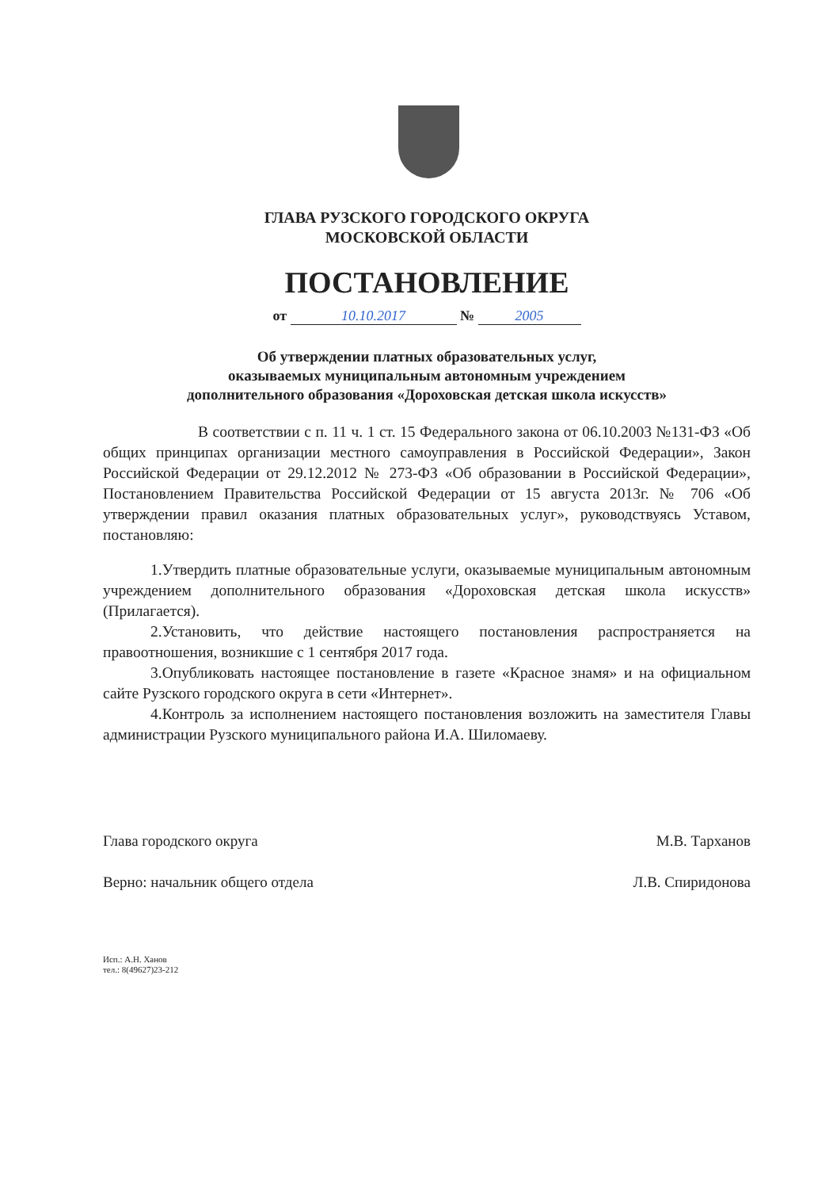ГЛАВА РУЗСКОГО ГОРОДСКОГО ОКРУГА
МОСКОВСКОЙ ОБЛАСТИ
ПОСТАНОВЛЕНИЕ
от 10.10.2017 № 2005
Об утверждении платных образовательных услуг,
оказываемых муниципальным автономным учреждением
дополнительного образования «Дороховская детская школа искусств»
В соответствии с п. 11 ч. 1 ст. 15 Федерального закона от 06.10.2003 №131-ФЗ «Об общих принципах организации местного самоуправления в Российской Федерации», Закон Российской Федерации от 29.12.2012 № 273-ФЗ «Об образовании в Российской Федерации», Постановлением Правительства Российской Федерации от 15 августа 2013г. № 706 «Об утверждении правил оказания платных образовательных услуг», руководствуясь Уставом, постановляю:
1.Утвердить платные образовательные услуги, оказываемые муниципальным автономным учреждением дополнительного образования «Дороховская детская школа искусств» (Прилагается).
2.Установить, что действие настоящего постановления распространяется на правоотношения, возникшие с 1 сентября 2017 года.
3.Опубликовать настоящее постановление в газете «Красное знамя» и на официальном сайте Рузского городского округа в сети «Интернет».
4.Контроль за исполнением настоящего постановления возложить на заместителя Главы администрации Рузского муниципального района И.А. Шиломаеву.
Глава городского округа М.В. Тарханов
Верно: начальник общего отдела Л.В. Спиридонова
Исп.: А.Н. Ханов
тел.: 8(49627)23-212